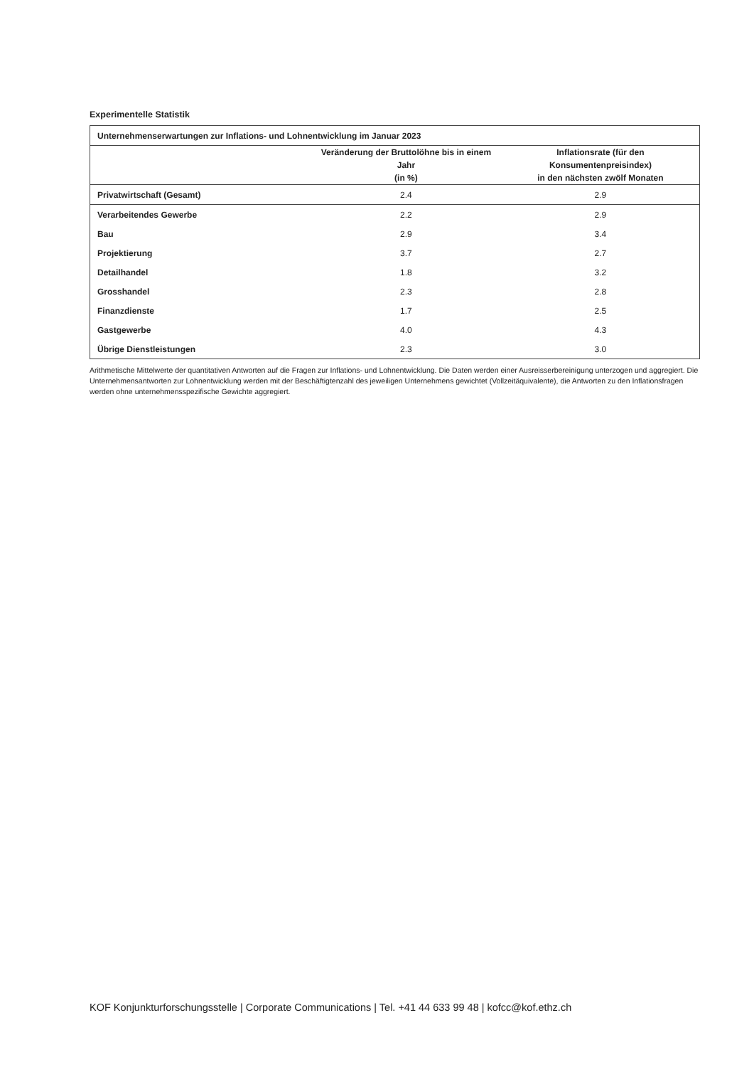Experimentelle Statistik
| Unternehmenserwartungen zur Inflations- und Lohnentwicklung im Januar 2023 | | |
| --- | --- | --- |
| | Veränderung der Bruttolöhne bis in einem Jahr (in %) | Inflationsrate (für den Konsumentenpreisindex) in den nächsten zwölf Monaten |
| Privatwirtschaft (Gesamt) | 2.4 | 2.9 |
| Verarbeitendes Gewerbe | 2.2 | 2.9 |
| Bau | 2.9 | 3.4 |
| Projektierung | 3.7 | 2.7 |
| Detailhandel | 1.8 | 3.2 |
| Grosshandel | 2.3 | 2.8 |
| Finanzdienste | 1.7 | 2.5 |
| Gastgewerbe | 4.0 | 4.3 |
| Übrige Dienstleistungen | 2.3 | 3.0 |
Arithmetische Mittelwerte der quantitativen Antworten auf die Fragen zur Inflations- und Lohnentwicklung. Die Daten werden einer Ausreisserbereinigung unterzogen und aggregiert. Die Unternehmensantworten zur Lohnentwicklung werden mit der Beschäftigtenzahl des jeweiligen Unternehmens gewichtet (Vollzeitäquivalente), die Antworten zu den Inflationsfragen werden ohne unternehmensspezifische Gewichte aggregiert.
KOF Konjunkturforschungsstelle | Corporate Communications | Tel. +41 44 633 99 48 | kofcc@kof.ethz.ch